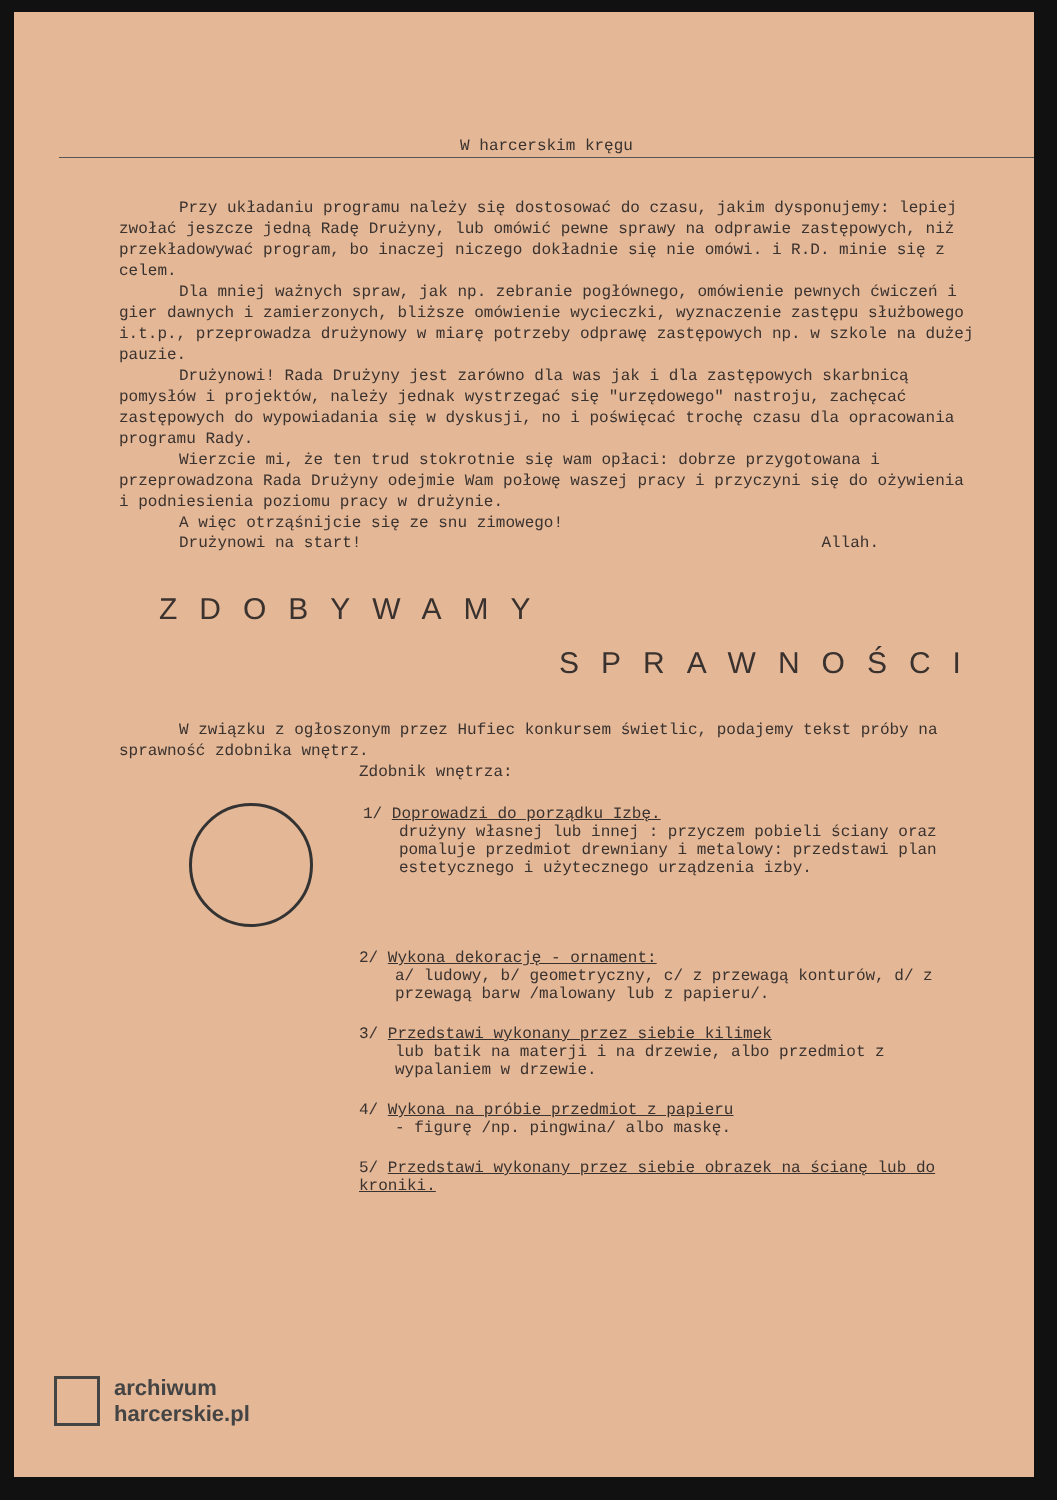W harcerskim kręgu
Przy układaniu programu należy się dostosować do czasu, jakim dysponujemy: lepiej zwołać jeszcze jedną Radę Drużyny, lub omówić pewne sprawy na odprawie zastępowych, niż przekładowywać program, bo inaczej niczego dokładnie się nie omówi. i R.D. minie się z celem.
Dla mniej ważnych spraw, jak np. zebranie pogłównego, omówienie pewnych ćwiczeń i gier dawnych i zamierzonych, bliższe omówienie wycieczki, wyznaczenie zastępu służbowego i.t.p., przeprowadza drużynowy w miarę potrzeby odprawę zastępowych np. w szkole na dużej pauzie.
Drużynowi! Rada Drużyny jest zarówno dla was jak i dla zastępowych skarbnicą pomysłów i projektów, należy jednak wystrzegać się "urzędowego" nastroju, zachęcać zastępowych do wypowiadania się w dyskusji, no i poświęcać trochę czasu dla opracowania programu Rady.
Wierzcie mi, że ten trud stokrotnie się wam opłaci: dobrze przygotowana i przeprowadzona Rada Drużyny odejmie Wam połowę waszej pracy i przyczyni się do ożywienia i podniesienia poziomu pracy w drużynie.
A więc otrząśnijcie się ze snu zimowego!
Drużynowi na start! Allah.
ZDOBYWAMY
SPRAWNOŚCI
W związku z ogłoszonym przez Hufiec konkursem świetlic, podajemy tekst próby na sprawność zdobnika wnętrz.
Zdobnik wnętrza:
1/ Doprowadzi do porządku Izbę.
drużyny własnej lub innej : przyczem pobieli ściany oraz pomaluje przedmiot drewniany i metalowy: przedstawi plan estetycznego i użytecznego urządzenia izby.
2/ Wykona dekorację - ornament:
a/ ludowy, b/ geometryczny, c/ z przewagą konturów, d/ z przewagą barw /malowany lub z papieru/.
3/ Przedstawi wykonany przez siebie kilimek
lub batik na materji i na drzewie, albo przedmiot z wypalaniem w drzewie.
4/ Wykona na próbie przedmiot z papieru
- figurę /np. pingwina/ albo maskę.
5/ Przedstawi wykonany przez siebie obrazek na ścianę lub do kroniki.
archiwum
harcerskie.pl